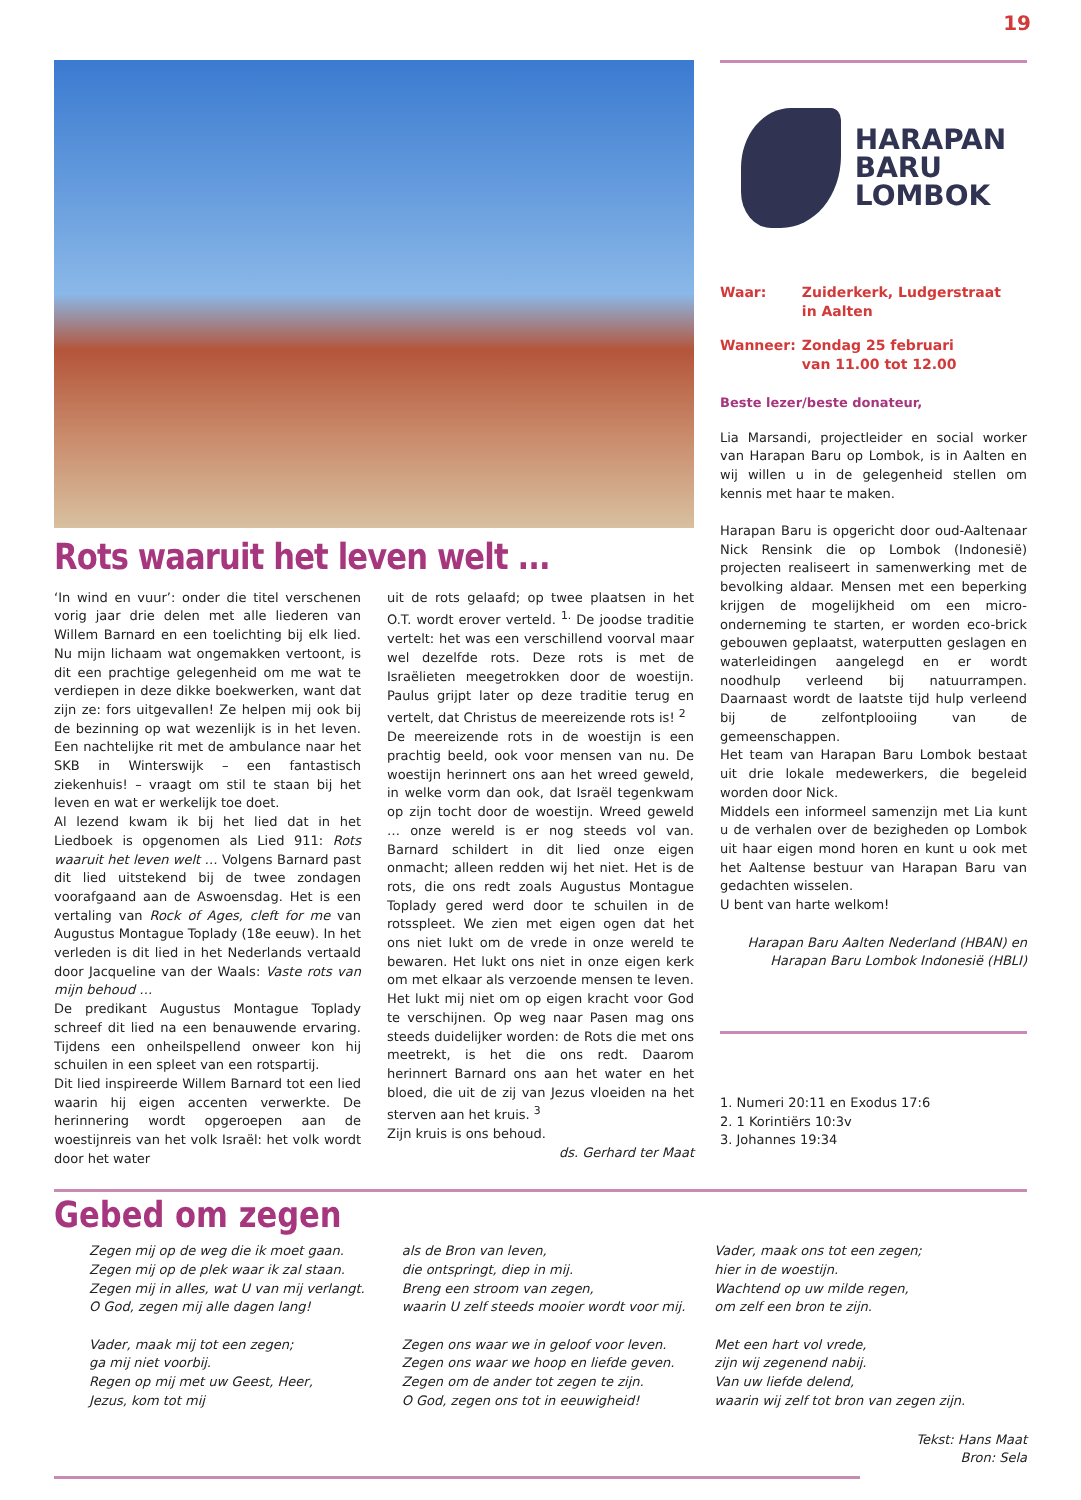19
Rots waaruit het leven welt ...
‘In wind en vuur’: onder die titel verschenen vorig jaar drie delen met alle liederen van Willem Barnard en een toelichting bij elk lied. Nu mijn lichaam wat ongemakken vertoont, is dit een prachtige gelegenheid om me wat te verdiepen in deze dikke boekwerken, want dat zijn ze: fors uitgevallen! Ze helpen mij ook bij de bezinning op wat wezenlijk is in het leven. Een nachtelijke rit met de ambulance naar het SKB in Winterswijk – een fantastisch ziekenhuis! – vraagt om stil te staan bij het leven en wat er werkelijk toe doet.
Al lezend kwam ik bij het lied dat in het Liedboek is opgenomen als Lied 911: Rots waaruit het leven welt … Volgens Barnard past dit lied uitstekend bij de twee zondagen voorafgaand aan de Aswoensdag. Het is een vertaling van Rock of Ages, cleft for me van Augustus Montague Toplady (18e eeuw). In het verleden is dit lied in het Nederlands vertaald door Jacqueline van der Waals: Vaste rots van mijn behoud …
De predikant Augustus Montague Toplady schreef dit lied na een benauwende ervaring. Tijdens een onheilspellend onweer kon hij schuilen in een spleet van een rotspartij.
Dit lied inspireerde Willem Barnard tot een lied waarin hij eigen accenten verwerkte. De herinnering wordt opgeroepen aan de woestijnreis van het volk Israël: het volk wordt door het water
uit de rots gelaafd; op twee plaatsen in het O.T. wordt erover verteld. <sup>1.</sup> De joodse traditie vertelt: het was een verschillend voorval maar wel dezelfde rots. Deze rots is met de Israëlieten meegetrokken door de woestijn. Paulus grijpt later op deze traditie terug en vertelt, dat Christus de meereizende rots is! <sup>2</sup>
De meereizende rots in de woestijn is een prachtig beeld, ook voor mensen van nu. De woestijn herinnert ons aan het wreed geweld, in welke vorm dan ook, dat Israël tegenkwam op zijn tocht door de woestijn. Wreed geweld … onze wereld is er nog steeds vol van. Barnard schildert in dit lied onze eigen onmacht; alleen redden wij het niet. Het is de rots, die ons redt zoals Augustus Montague Toplady gered werd door te schuilen in de rotsspleet. We zien met eigen ogen dat het ons niet lukt om de vrede in onze wereld te bewaren. Het lukt ons niet in onze eigen kerk om met elkaar als verzoende mensen te leven. Het lukt mij niet om op eigen kracht voor God te verschijnen. Op weg naar Pasen mag ons steeds duidelijker worden: de Rots die met ons meetrekt, is het die ons redt. Daarom herinnert Barnard ons aan het water en het bloed, die uit de zij van Jezus vloeiden na het sterven aan het kruis. <sup>3</sup>
Zijn kruis is ons behoud.
ds. Gerhard ter Maat
HARAPAN
BARU
LOMBOK
| Waar: | Zuiderkerk, Ludgerstraat in Aalten |
| Wanneer: | Zondag 25 februari van 11.00 tot 12.00 |
Beste lezer/beste donateur,
Lia Marsandi, projectleider en social worker van Harapan Baru op Lombok, is in Aalten en wij willen u in de gelegenheid stellen om kennis met haar te maken.
Harapan Baru is opgericht door oud-Aaltenaar Nick Rensink die op Lombok (Indonesië) projecten realiseert in samenwerking met de bevolking aldaar. Mensen met een beperking krijgen de mogelijkheid om een micro-onderneming te starten, er worden eco-brick gebouwen geplaatst, waterputten geslagen en waterleidingen aangelegd en er wordt noodhulp verleend bij natuurrampen. Daarnaast wordt de laatste tijd hulp verleend bij de zelfontplooiing van de gemeenschappen.
Het team van Harapan Baru Lombok bestaat uit drie lokale medewerkers, die begeleid worden door Nick.
Middels een informeel samenzijn met Lia kunt u de verhalen over de bezigheden op Lombok uit haar eigen mond horen en kunt u ook met het Aaltense bestuur van Harapan Baru van gedachten wisselen.
U bent van harte welkom!
Harapan Baru Aalten Nederland (HBAN) en Harapan Baru Lombok Indonesië (HBLI)
1. Numeri 20:11 en Exodus 17:6
2. 1 Korintiërs 10:3v
3. Johannes 19:34
Gebed om zegen
Zegen mij op de weg die ik moet gaan.
Zegen mij op de plek waar ik zal staan.
Zegen mij in alles, wat U van mij verlangt.
O God, zegen mij alle dagen lang!
Vader, maak mij tot een zegen;
ga mij niet voorbij.
Regen op mij met uw Geest, Heer,
Jezus, kom tot mij
als de Bron van leven,
die ontspringt, diep in mij.
Breng een stroom van zegen,
waarin U zelf steeds mooier wordt voor mij.
Zegen ons waar we in geloof voor leven.
Zegen ons waar we hoop en liefde geven.
Zegen om de ander tot zegen te zijn.
O God, zegen ons tot in eeuwigheid!
Vader, maak ons tot een zegen;
hier in de woestijn.
Wachtend op uw milde regen,
om zelf een bron te zijn.
Met een hart vol vrede,
zijn wij zegenend nabij.
Van uw liefde delend,
waarin wij zelf tot bron van zegen zijn.
Tekst: Hans Maat
Bron: Sela